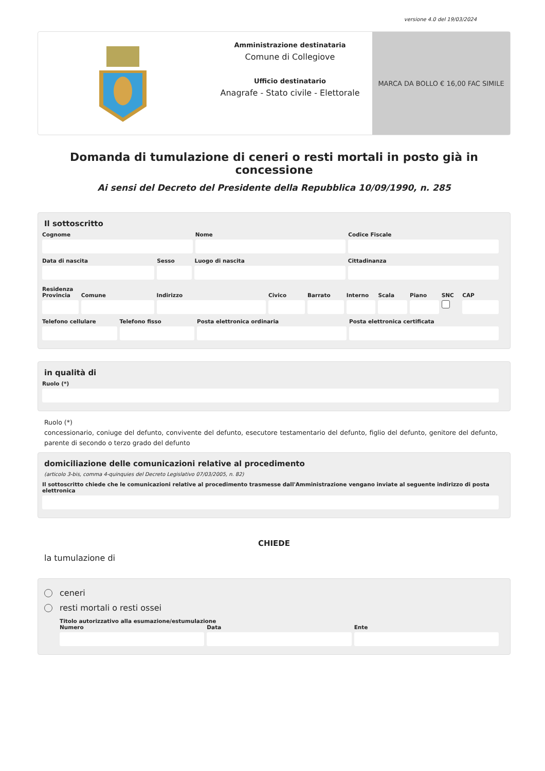versione 4.0 del 19/03/2024
Amministrazione destinataria
Comune di Collegiove
Ufficio destinatario
Anagrafe - Stato civile - Elettorale
MARCA DA BOLLO € 16,00 FAC SIMILE
Domanda di tumulazione di ceneri o resti mortali in posto già in concessione
Ai sensi del Decreto del Presidente della Repubblica 10/09/1990, n. 285
Il sottoscritto
Cognome Nome Codice Fiscale
Data di nascita Sesso Luogo di nascita Cittadinanza
Residenza
Provincia Comune Indirizzo Civico Barrato Interno Scala Piano SNC CAP
Telefono cellulare Telefono fisso Posta elettronica ordinaria Posta elettronica certificata
in qualità di
Ruolo (*)
Ruolo (*)
concessionario, coniuge del defunto, convivente del defunto, esecutore testamentario del defunto, figlio del defunto, genitore del defunto, parente di secondo o terzo grado del defunto
domiciliazione delle comunicazioni relative al procedimento
(articolo 3-bis, comma 4-quinquies del Decreto Legislativo 07/03/2005, n. 82)
Il sottoscritto chiede che le comunicazioni relative al procedimento trasmesse dall'Amministrazione vengano inviate al seguente indirizzo di posta elettronica
CHIEDE
la tumulazione di
ceneri
resti mortali o resti ossei
Titolo autorizzativo alla esumazione/estumulazione
Numero Data Ente